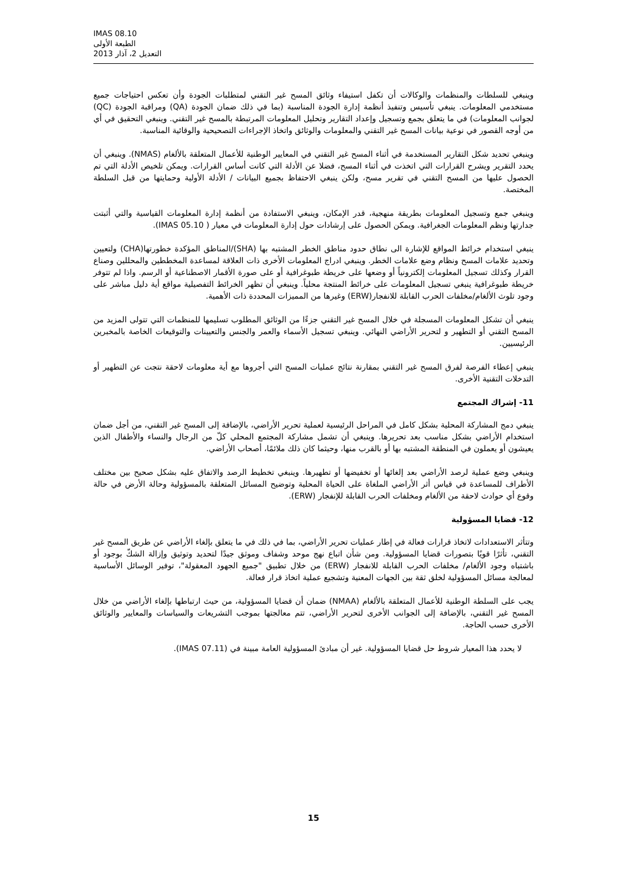IMAS 08.10
الطبعة الأولى
التعديل 2، آذار 2013
وينبغي للسلطات والمنظمات والوكالات أن تكفل استيفاء وثائق المسح غير التقني لمتطلبات الجودة وأن تعكس احتياجات جميع مستخدمي المعلومات. ينبغي تأسيس وتنفيذ أنظمة إدارة الجودة المناسبة (بما في ذلك ضمان الجودة (QA) ومراقبة الجودة (QC) لجوانب المعلومات) في ما يتعلق بجمع وتسجيل وإعداد التقارير وتحليل المعلومات المرتبطة بالمسح غير التقني. وينبغي التحقيق في أي من أوجه القصور في نوعية بيانات المسح غير التقني والمعلومات والوثائق واتخاذ الإجراءات التصحيحية والوقائية المناسبة.
وينبغي تحديد شكل التقارير المستخدمة في أثناء المسح غير التقني في المعايير الوطنية للأعمال المتعلقة بالألغام (NMAS). وينبغي أن يحدد التقرير ويشرح القرارات التي اتخذت في أثناء المسح، فضلا عن الأدلة التي كانت أساس القرارات. ويمكن تلخيص الأدلة التي تم الحصول عليها من المسح التقني في تقرير مسح، ولكن ينبغي الاحتفاظ بجميع البيانات / الأدلة الأولية وحمايتها من قبل السلطة المختصة.
وينبغي جمع وتسجيل المعلومات بطريقة منهجية، قدر الإمكان، وينبغي الاستفادة من أنظمة إدارة المعلومات القياسية والتي أثبتت جدارتها ونظم المعلومات الجغرافية. ويمكن الحصول على إرشادات حول إدارة المعلومات في معيار ( IMAS 05.10).
ينبغي استخدام خرائط المواقع للإشارة الى نطاق حدود مناطق الخطر المشتبه بها (SHA)/المناطق المؤكدة خطورتها(CHA) ولتعيين وتحديد علامات المسح ونظام وضع علامات الخطر. وينبغي ادراج المعلومات الأخرى ذات العلاقة لمساعدة المخططين والمحللين وصناع القرار وكذلك تسجيل المعلومات إلكترونياً أو وضعها على خريطة طبوغرافية أو على صورة الأقمار الاصطناعية أو الرسم. واذا لم تتوفر خريطة طبوغرافية ينبغي تسجيل المعلومات على خرائط المنتجة محلياً. وينبغي أن تظهر الخرائط التفصيلية مواقع أية دليل مباشر على وجود تلوث الألغام/مخلفات الحرب القابلة للانفجار(ERW) وغيرها من المميزات المحددة ذات الأهمية.
ينبغي أن تشكل المعلومات المسجلة في خلال المسح غير التقني جزءًا من الوثائق المطلوب تسليمها للمنظمات التي تتولى المزيد من المسح التقني أو التطهير و لتحرير الأراضي النهائي. وينبغي تسجيل الأسماء والعمر والجنس والتعيينات والتوقيعات الخاصة بالمخبرين الرئيسيين.
ينبغي إعطاء الفرصة لفرق المسح غير التقني بمقارنة نتائج عمليات المسح التي أجروها مع أية معلومات لاحقة نتجت عن التطهير أو التدخلات التقنية الأخرى.
11- إشراك المجتمع
ينبغي دمج المشاركة المحلية بشكل كامل في المراحل الرئيسية لعملية تحرير الأراضي، بالإضافة إلى المسح غير التقني، من أجل ضمان استخدام الأراضي بشكل مناسب بعد تحريرها. وينبغي أن تشمل مشاركة المجتمع المحلي كلّ من الرجال والنساء والأطفال الذين يعيشون أو يعملون في المنطقة المشتبه بها أو بالقرب منها، وحيثما كان ذلك ملائمًا، أصحاب الأراضي.
وينبغي وضع عملية لرصد الأراضي بعد إلغائها أو تخفيضها أو تطهيرها. وينبغي تخطيط الرصد والاتفاق عليه بشكل صحيح بين مختلف الأطراف للمساعدة في قياس أثر الأراضي الملغاة على الحياة المحلية وتوضيح المسائل المتعلقة بالمسؤولية وحالة الأرض في حالة وقوع أي حوادث لاحقة من الألغام ومخلفات الحرب القابلة للإنفجار (ERW).
12- قضايا المسؤولية
وتتأثر الاستعدادات لاتخاذ قرارات فعالة في إطار عمليات تحرير الأراضي، بما في ذلك في ما يتعلق بإلغاء الأراضي عن طريق المسح غير التقني، تأثرًا قويًا بتصورات قضايا المسؤولية. ومن شأن اتباع نهج موحد وشفاف وموثق جيدًا لتحديد وتوثيق وإزالة الشكّ بوجود أو باشتباه وجود الألغام/ مخلفات الحرب القابلة للانفجار (ERW) من خلال تطبيق "جميع الجهود المعقولة"، توفير الوسائل الأساسية لمعالجة مسائل المسؤولية لخلق ثقة بين الجهات المعنية وتشجيع عملية اتخاذ قرار فعالة.
يجب على السلطة الوطنية للأعمال المتعلقة بالألغام (NMAA) ضمان أن قضايا المسؤولية، من حيث ارتباطها بإلغاء الأراضي من خلال المسح غير التقني، بالإضافة إلى الجوانب الأخرى لتحرير الأراضي، تتم معالجتها بموجب التشريعات والسياسات والمعايير والوثائق الأخرى حسب الحاجة.
لا يحدد هذا المعيار شروط حل قضايا المسؤولية. غير أن مبادئ المسؤولية العامة مبينة في (IMAS 07.11).
15